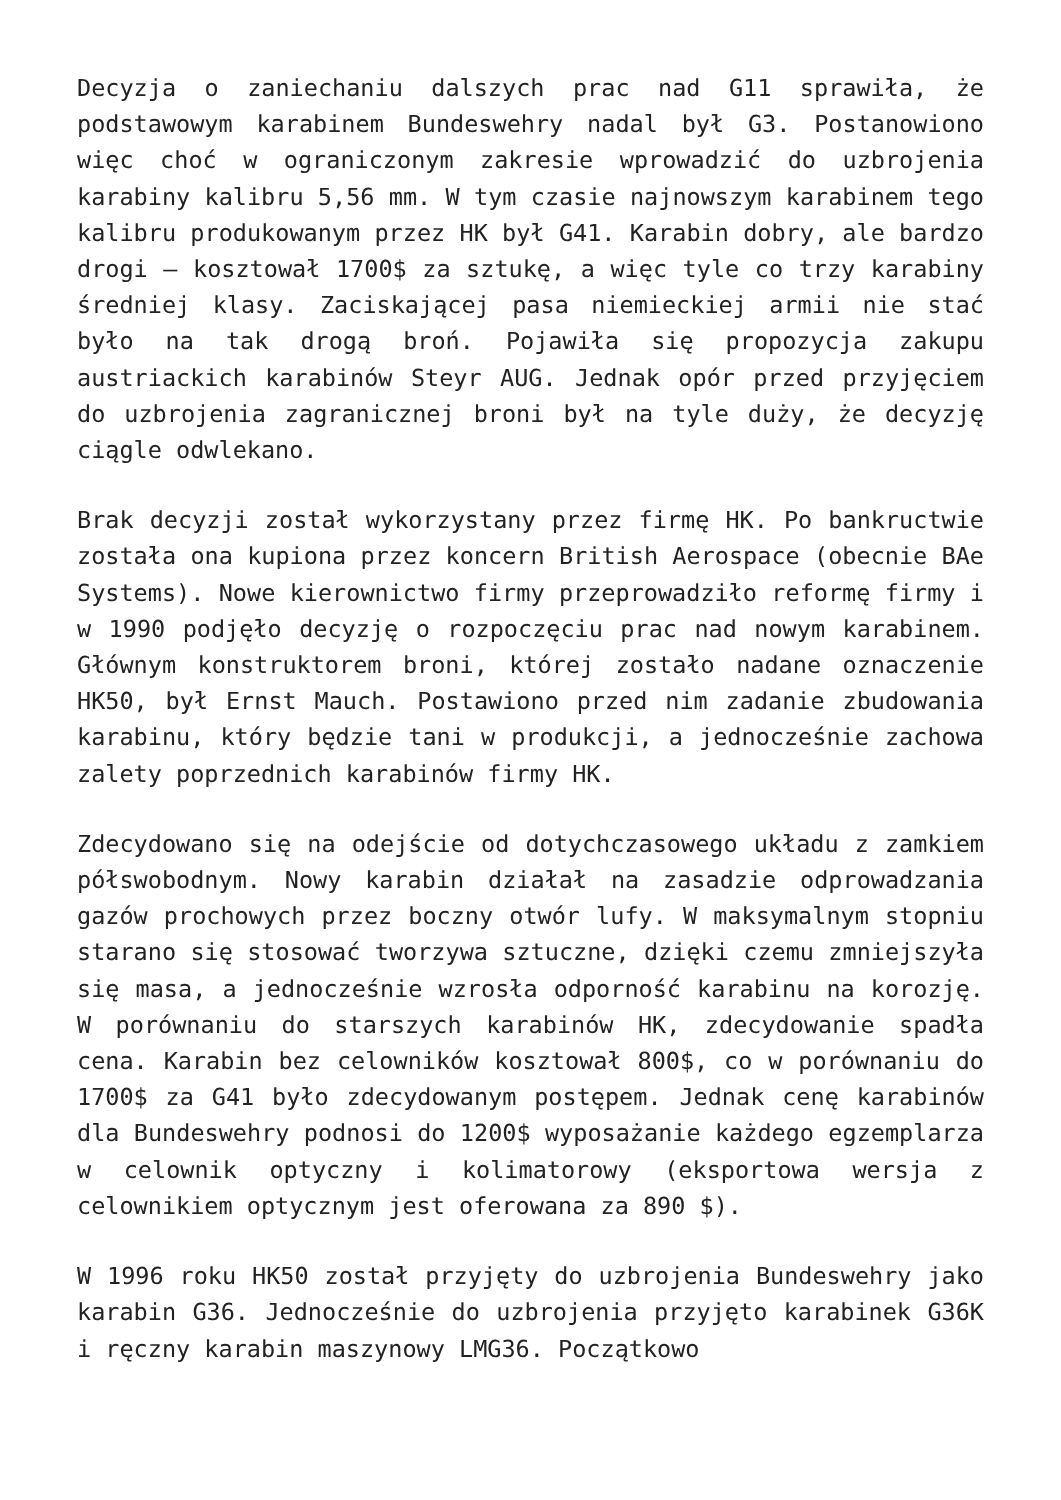Decyzja o zaniechaniu dalszych prac nad G11 sprawiła, że podstawowym karabinem Bundeswehry nadal był G3. Postanowiono więc choć w ograniczonym zakresie wprowadzić do uzbrojenia karabiny kalibru 5,56 mm. W tym czasie najnowszym karabinem tego kalibru produkowanym przez HK był G41. Karabin dobry, ale bardzo drogi – kosztował 1700$ za sztukę, a więc tyle co trzy karabiny średniej klasy. Zaciskającej pasa niemieckiej armii nie stać było na tak drogą broń. Pojawiła się propozycja zakupu austriackich karabinów Steyr AUG. Jednak opór przed przyjęciem do uzbrojenia zagranicznej broni był na tyle duży, że decyzję ciągle odwlekano.
Brak decyzji został wykorzystany przez firmę HK. Po bankructwie została ona kupiona przez koncern British Aerospace (obecnie BAe Systems). Nowe kierownictwo firmy przeprowadziło reformę firmy i w 1990 podjęło decyzję o rozpoczęciu prac nad nowym karabinem. Głównym konstruktorem broni, której zostało nadane oznaczenie HK50, był Ernst Mauch. Postawiono przed nim zadanie zbudowania karabinu, który będzie tani w produkcji, a jednocześnie zachowa zalety poprzednich karabinów firmy HK.
Zdecydowano się na odejście od dotychczasowego układu z zamkiem półswobodnym. Nowy karabin działał na zasadzie odprowadzania gazów prochowych przez boczny otwór lufy. W maksymalnym stopniu starano się stosować tworzywa sztuczne, dzięki czemu zmniejszyła się masa, a jednocześnie wzrosła odporność karabinu na korozję. W porównaniu do starszych karabinów HK, zdecydowanie spadła cena. Karabin bez celowników kosztował 800$, co w porównaniu do 1700$ za G41 było zdecydowanym postępem. Jednak cenę karabinów dla Bundeswehry podnosi do 1200$ wyposażanie każdego egzemplarza w celownik optyczny i kolimatorowy (eksportowa wersja z celownikiem optycznym jest oferowana za 890 $).
W 1996 roku HK50 został przyjęty do uzbrojenia Bundeswehry jako karabin G36. Jednocześnie do uzbrojenia przyjęto karabinek G36K i ręczny karabin maszynowy LMG36. Początkowo